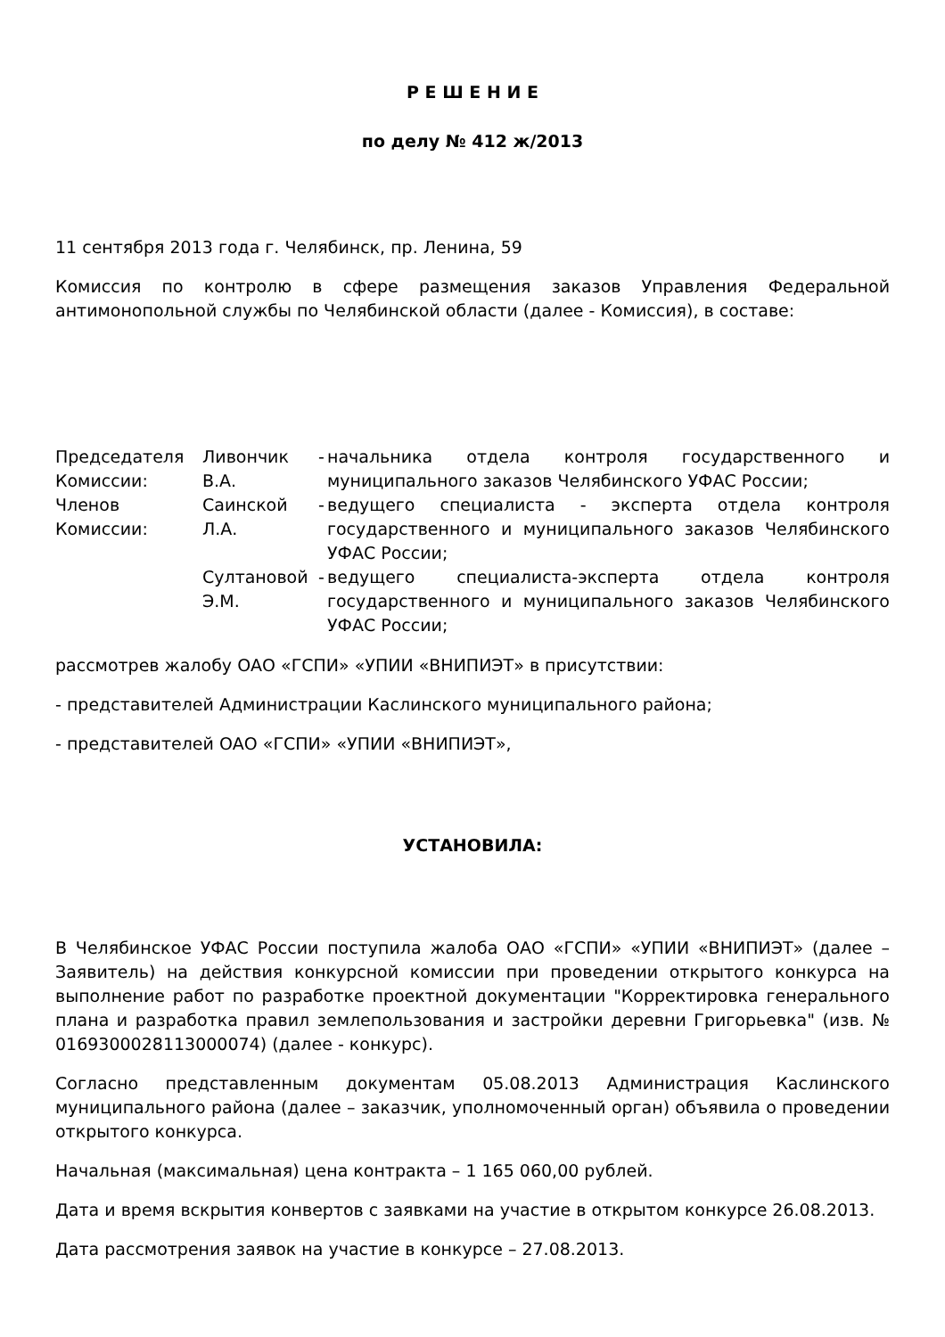Р Е Ш Е Н И Е
по делу № 412 ж/2013
11 сентября 2013 года г. Челябинск, пр. Ленина, 59
Комиссия по контролю в сфере размещения заказов Управления Федеральной антимонопольной службы по Челябинской области (далее - Комиссия), в составе:
| Председателя Комиссии: | Ливончик В.А. | - | начальника отдела контроля государственного и муниципального заказов Челябинского УФАС России; |
| Членов Комиссии: | Саинской Л.А. | - | ведущего специалиста - эксперта отдела контроля государственного и муниципального заказов Челябинского УФАС России; |
| | Султановой Э.М. | - | ведущего специалиста-эксперта отдела контроля государственного и муниципального заказов Челябинского УФАС России; |
рассмотрев жалобу ОАО «ГСПИ» «УПИИ «ВНИПИЭТ» в присутствии:
- представителей Администрации Каслинского муниципального района;
- представителей ОАО «ГСПИ» «УПИИ «ВНИПИЭТ»,
УСТАНОВИЛА:
В Челябинское УФАС России поступила жалоба ОАО «ГСПИ» «УПИИ «ВНИПИЭТ» (далее – Заявитель) на действия конкурсной комиссии при проведении открытого конкурса на выполнение работ по разработке проектной документации "Корректировка генерального плана и разработка правил землепользования и застройки деревни Григорьевка" (изв. № 0169300028113000074) (далее - конкурс).
Согласно представленным документам 05.08.2013 Администрация Каслинского муниципального района (далее – заказчик, уполномоченный орган) объявила о проведении открытого конкурса.
Начальная (максимальная) цена контракта – 1 165 060,00 рублей.
Дата и время вскрытия конвертов с заявками на участие в открытом конкурсе 26.08.2013.
Дата рассмотрения заявок на участие в конкурсе – 27.08.2013.